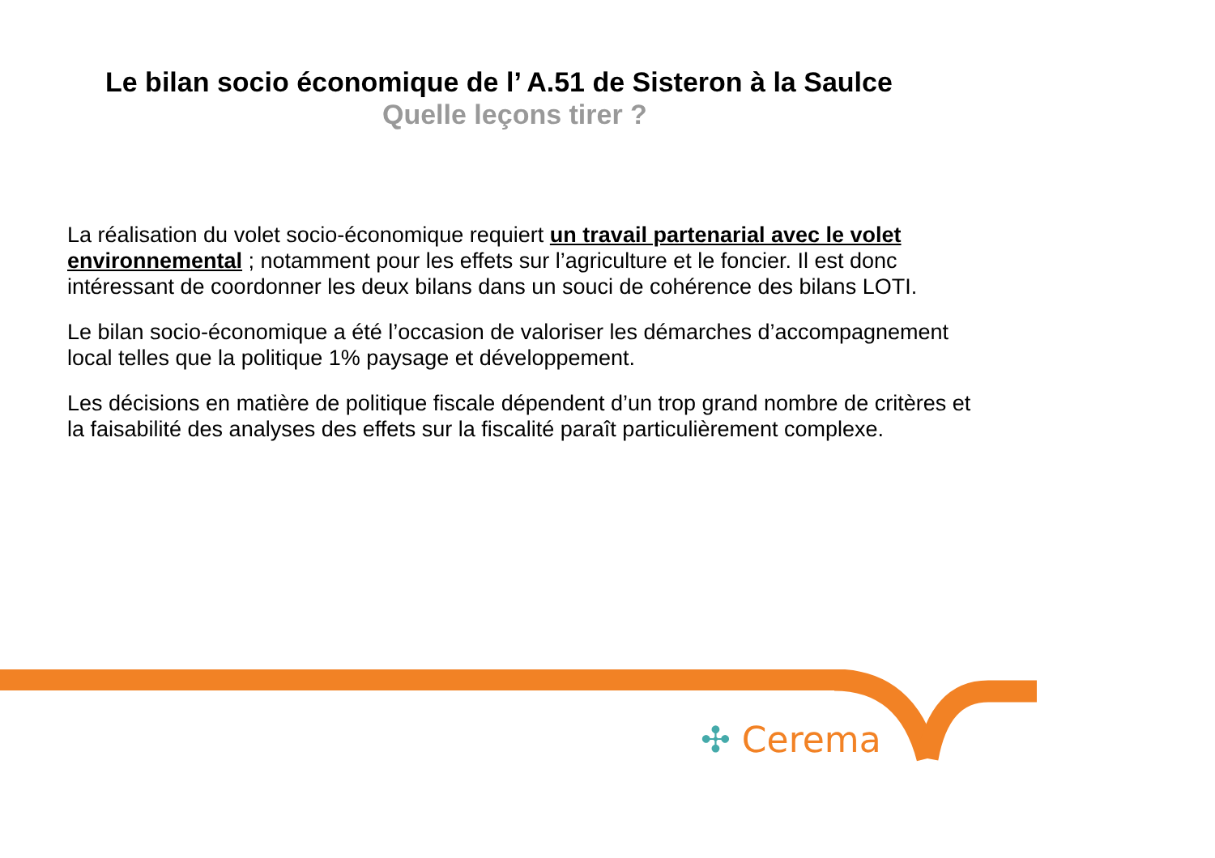Le bilan socio économique de l’ A.51 de Sisteron à la Saulce
Quelle leçons tirer ?
La réalisation du volet socio-économique requiert un travail partenarial avec le volet environnemental ; notamment pour les effets sur l’agriculture et le foncier. Il est donc intéressant de coordonner les deux bilans dans un souci de cohérence des bilans LOTI.
Le bilan socio-économique a été l’occasion de valoriser les démarches d’accompagnement local telles que la politique 1% paysage et développement.
Les décisions en matière de politique fiscale dépendent d’un trop grand nombre de critères et la faisabilité des analyses des effets sur la fiscalité paraît particulièrement complexe.
✣ Cerema